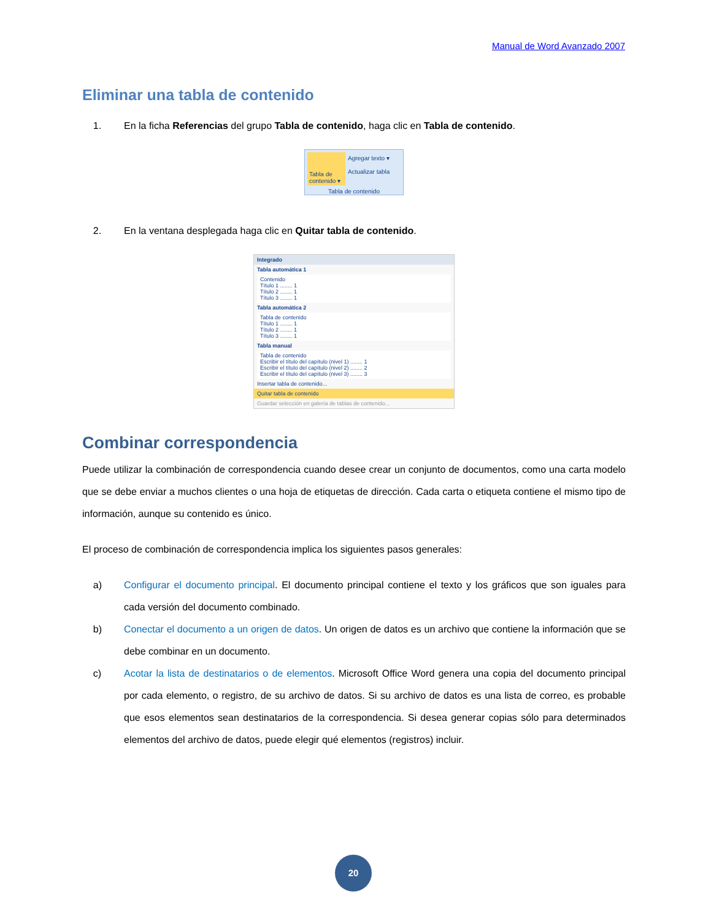Manual de Word Avanzado 2007
Eliminar una tabla de contenido
1. En la ficha Referencias del grupo Tabla de contenido, haga clic en Tabla de contenido.
Tabla de contenido ▾
Agregar texto ▾
Actualizar tabla
Tabla de contenido
2. En la ventana desplegada haga clic en Quitar tabla de contenido.
Integrado
Tabla automática 1
Contenido
Título 1 ........ 1
Título 2 ........ 1
Título 3 ........ 1
Tabla automática 2
Tabla de contenido
Título 1 ........ 1
Título 2 ........ 1
Título 3 ........ 1
Tabla manual
Tabla de contenido
Escribir el título del capítulo (nivel 1) ........ 1
Escribir el título del capítulo (nivel 2) ........ 2
Escribir el título del capítulo (nivel 3) ........ 3
Insertar tabla de contenido...
Quitar tabla de contenido
Guardar selección en galería de tablas de contenido...
Combinar correspondencia
Puede utilizar la combinación de correspondencia cuando desee crear un conjunto de documentos, como una carta modelo que se debe enviar a muchos clientes o una hoja de etiquetas de dirección. Cada carta o etiqueta contiene el mismo tipo de información, aunque su contenido es único.
El proceso de combinación de correspondencia implica los siguientes pasos generales:
a) Configurar el documento principal. El documento principal contiene el texto y los gráficos que son iguales para cada versión del documento combinado.
b) Conectar el documento a un origen de datos. Un origen de datos es un archivo que contiene la información que se debe combinar en un documento.
c) Acotar la lista de destinatarios o de elementos. Microsoft Office Word genera una copia del documento principal por cada elemento, o registro, de su archivo de datos. Si su archivo de datos es una lista de correo, es probable que esos elementos sean destinatarios de la correspondencia. Si desea generar copias sólo para determinados elementos del archivo de datos, puede elegir qué elementos (registros) incluir.
20